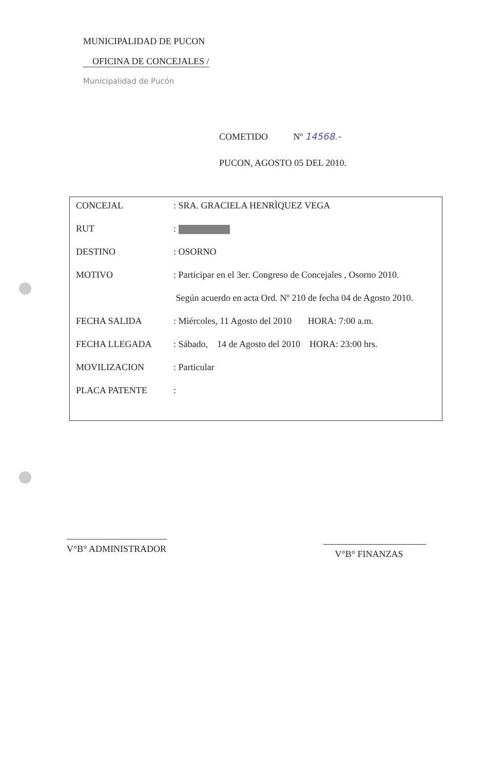MUNICIPALIDAD DE PUCON
OFICINA DE CONCEJALES /
Municipalidad de Pucón
COMETIDO Nº 14568.-
PUCON, AGOSTO 05 DEL 2010.
| CONCEJAL | : SRA. GRACIELA HENRÌQUEZ VEGA |
| RUT | : |
| DESTINO | : OSORNO |
| MOTIVO | : Participar en el 3er. Congreso de Concejales , Osorno 2010. |
| | Según acuerdo en acta Ord. Nº 210 de fecha 04 de Agosto 2010. |
| FECHA SALIDA | : Miércoles, 11 Agosto del 2010 HORA: 7:00 a.m. |
| FECHA LLEGADA | : Sábado, 14 de Agosto del 2010 HORA: 23:00 hrs. |
| MOVILIZACION | : Particular |
| PLACA PATENTE | : |
V°B° ADMINISTRADOR V°B° FINANZAS